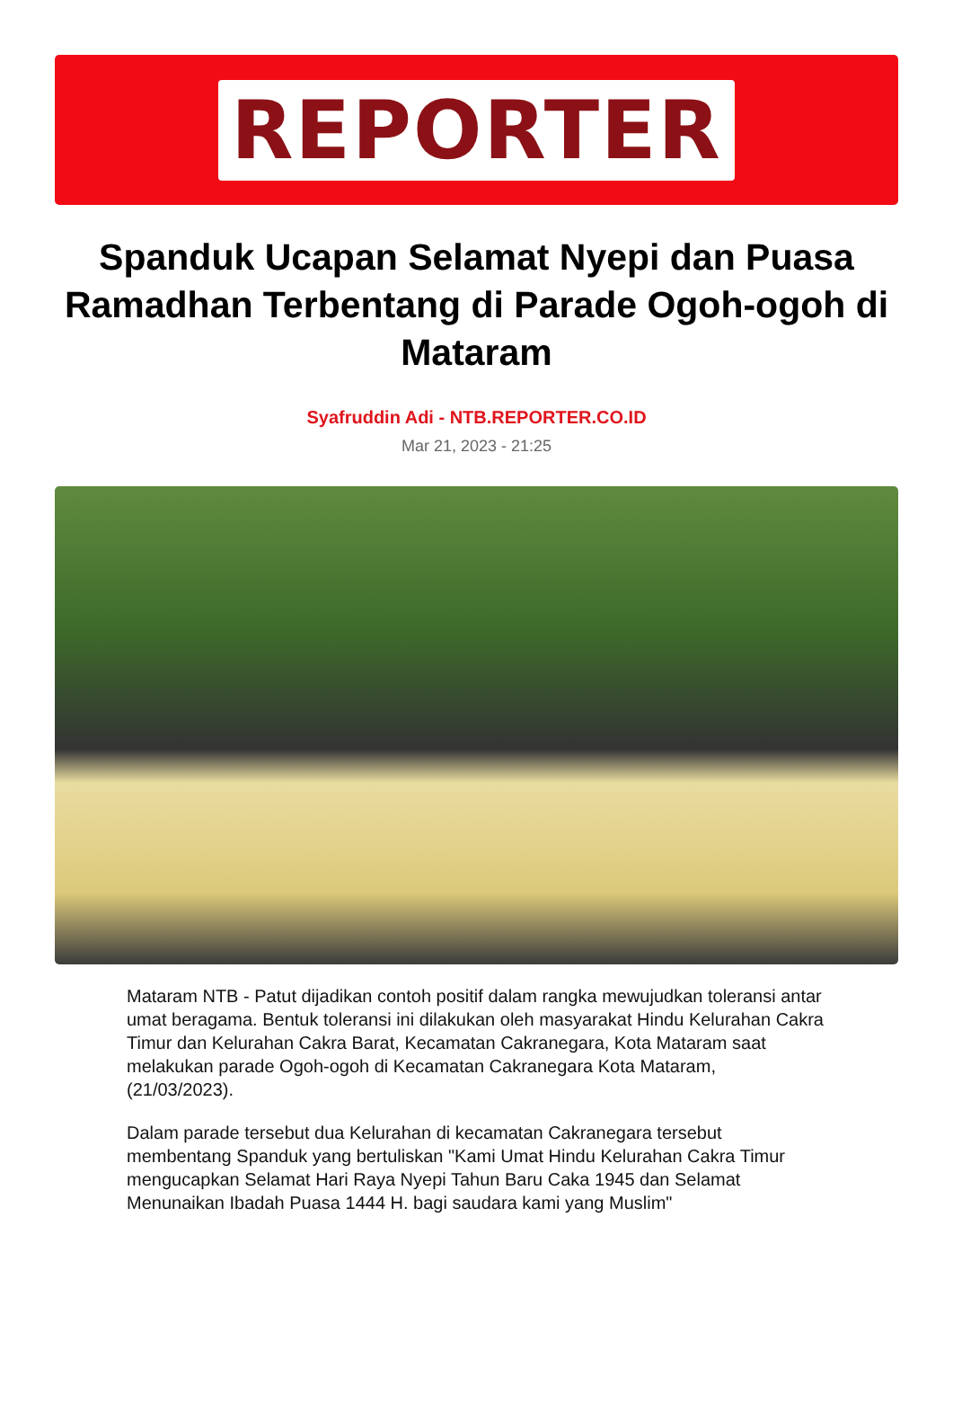REPORTER
Spanduk Ucapan Selamat Nyepi dan Puasa Ramadhan Terbentang di Parade Ogoh-ogoh di Mataram
Syafruddin Adi - NTB.REPORTER.CO.ID
Mar 21, 2023 - 21:25
Mataram NTB - Patut dijadikan contoh positif dalam rangka mewujudkan toleransi antar umat beragama. Bentuk toleransi ini dilakukan oleh masyarakat Hindu Kelurahan Cakra Timur dan Kelurahan Cakra Barat, Kecamatan Cakranegara, Kota Mataram saat melakukan parade Ogoh-ogoh di Kecamatan Cakranegara Kota Mataram, (21/03/2023).
Dalam parade tersebut dua Kelurahan di kecamatan Cakranegara tersebut membentang Spanduk yang bertuliskan "Kami Umat Hindu Kelurahan Cakra Timur mengucapkan Selamat Hari Raya Nyepi Tahun Baru Caka 1945 dan Selamat Menunaikan Ibadah Puasa 1444 H. bagi saudara kami yang Muslim"